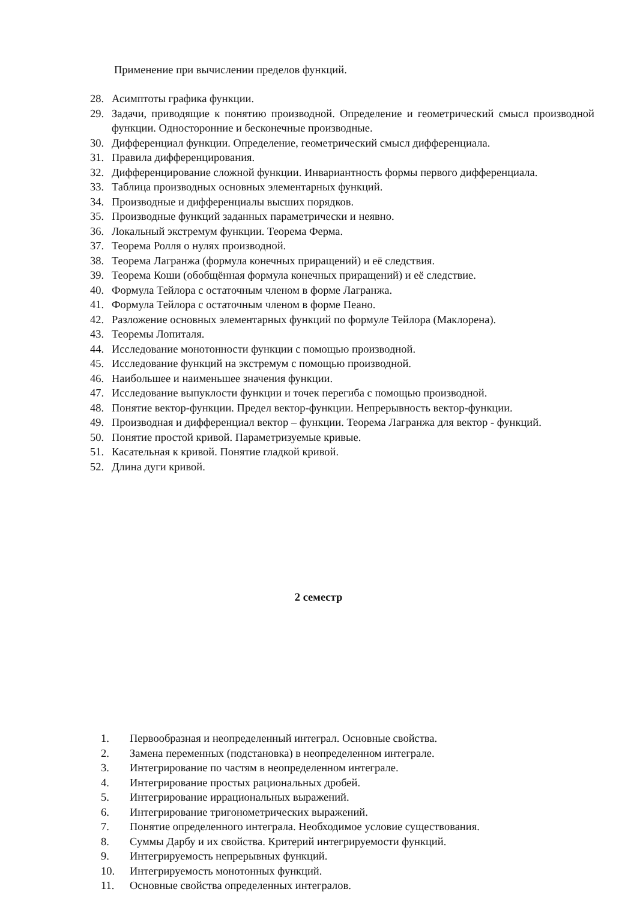Применение при вычислении пределов функций.
28. Асимптоты графика функции.
29. Задачи, приводящие к понятию производной. Определение и геометрический смысл производной функции. Односторонние и бесконечные производные.
30. Дифференциал функции. Определение, геометрический смысл дифференциала.
31. Правила дифференцирования.
32. Дифференцирование сложной функции. Инвариантность формы первого дифференциала.
33. Таблица производных основных элементарных функций.
34. Производные и дифференциалы высших порядков.
35. Производные функций заданных параметрически и неявно.
36. Локальный экстремум функции. Теорема Ферма.
37. Теорема Ролля о нулях производной.
38. Теорема Лагранжа (формула конечных приращений) и её следствия.
39. Теорема Коши (обобщённая формула конечных приращений) и её следствие.
40. Формула Тейлора с остаточным членом в форме Лагранжа.
41. Формула Тейлора с остаточным членом в форме Пеано.
42. Разложение основных элементарных функций по формуле Тейлора (Маклорена).
43. Теоремы Лопиталя.
44. Исследование монотонности функции с помощью производной.
45. Исследование функций на экстремум с помощью производной.
46. Наибольшее и наименьшее значения функции.
47. Исследование выпуклости функции и точек перегиба с помощью производной.
48. Понятие вектор-функции. Предел вектор-функции. Непрерывность вектор-функции.
49. Производная и дифференциал вектор – функции. Теорема Лагранжа для вектор - функций.
50. Понятие простой кривой. Параметризуемые кривые.
51. Касательная к кривой. Понятие гладкой кривой.
52. Длина дуги кривой.
2 семестр
1. Первообразная и неопределенный интеграл. Основные свойства.
2. Замена переменных (подстановка) в неопределенном интеграле.
3. Интегрирование по частям в неопределенном интеграле.
4. Интегрирование простых рациональных дробей.
5. Интегрирование иррациональных выражений.
6. Интегрирование тригонометрических выражений.
7. Понятие определенного интеграла. Необходимое условие существования.
8. Суммы Дарбу и их свойства. Критерий интегрируемости функций.
9. Интегрируемость непрерывных функций.
10. Интегрируемость монотонных функций.
11. Основные свойства определенных интегралов.